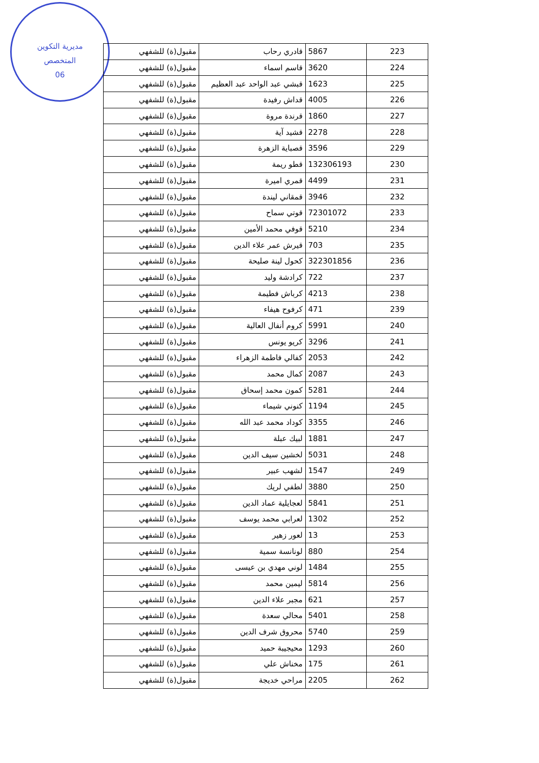مديرية التكوين
المتخصص
06
| 223 | 5867 | قادري رحاب | مقبول(ة) للشفهي |
| 224 | 3620 | قاسم اسماء | مقبول(ة) للشفهي |
| 225 | 1623 | قبشي عبد الواحد عبد العظيم | مقبول(ة) للشفهي |
| 226 | 4005 | قداش رفيدة | مقبول(ة) للشفهي |
| 227 | 1860 | قرندة مروة | مقبول(ة) للشفهي |
| 228 | 2278 | قشيد آية | مقبول(ة) للشفهي |
| 229 | 3596 | قصباية الزهرة | مقبول(ة) للشفهي |
| 230 | 132306193 | قطو ريمة | مقبول(ة) للشفهي |
| 231 | 4499 | قمري اميرة | مقبول(ة) للشفهي |
| 232 | 3946 | قمقاني ليندة | مقبول(ة) للشفهي |
| 233 | 72301072 | قوتي سماح | مقبول(ة) للشفهي |
| 234 | 5210 | قوفي محمد الأمين | مقبول(ة) للشفهي |
| 235 | 703 | قيرش عمر علاء الدين | مقبول(ة) للشفهي |
| 236 | 322301856 | كحول لينة صليحة | مقبول(ة) للشفهي |
| 237 | 722 | كرادشة وليد | مقبول(ة) للشفهي |
| 238 | 4213 | كرباش فطيمة | مقبول(ة) للشفهي |
| 239 | 471 | كرفوح هيفاء | مقبول(ة) للشفهي |
| 240 | 5991 | كروم أنفال العالية | مقبول(ة) للشفهي |
| 241 | 3296 | كريو يونس | مقبول(ة) للشفهي |
| 242 | 2053 | كفالي فاطمة الزهراء | مقبول(ة) للشفهي |
| 243 | 2087 | كمال محمد | مقبول(ة) للشفهي |
| 244 | 5281 | كمون محمد إسحاق | مقبول(ة) للشفهي |
| 245 | 1194 | كنوني شيماء | مقبول(ة) للشفهي |
| 246 | 3355 | كوداد محمد عبد الله | مقبول(ة) للشفهي |
| 247 | 1881 | لبيك عبلة | مقبول(ة) للشفهي |
| 248 | 5031 | لخشين سيف الدين | مقبول(ة) للشفهي |
| 249 | 1547 | لشهب عبير | مقبول(ة) للشفهي |
| 250 | 3880 | لطفي لريك | مقبول(ة) للشفهي |
| 251 | 5841 | لعجايلية عماد الدين | مقبول(ة) للشفهي |
| 252 | 1302 | لعرابي محمد يوسف | مقبول(ة) للشفهي |
| 253 | 13 | لعور زهير | مقبول(ة) للشفهي |
| 254 | 880 | لونانسة سمية | مقبول(ة) للشفهي |
| 255 | 1484 | لوني مهدي بن عيسى | مقبول(ة) للشفهي |
| 256 | 5814 | ليمين محمد | مقبول(ة) للشفهي |
| 257 | 621 | مجبر علاء الدين | مقبول(ة) للشفهي |
| 258 | 5401 | محالي سعدة | مقبول(ة) للشفهي |
| 259 | 5740 | محروق شرف الدين | مقبول(ة) للشفهي |
| 260 | 1293 | محيجيبة حميد | مقبول(ة) للشفهي |
| 261 | 175 | مخناش علي | مقبول(ة) للشفهي |
| 262 | 2205 | مراحي خديجة | مقبول(ة) للشفهي |